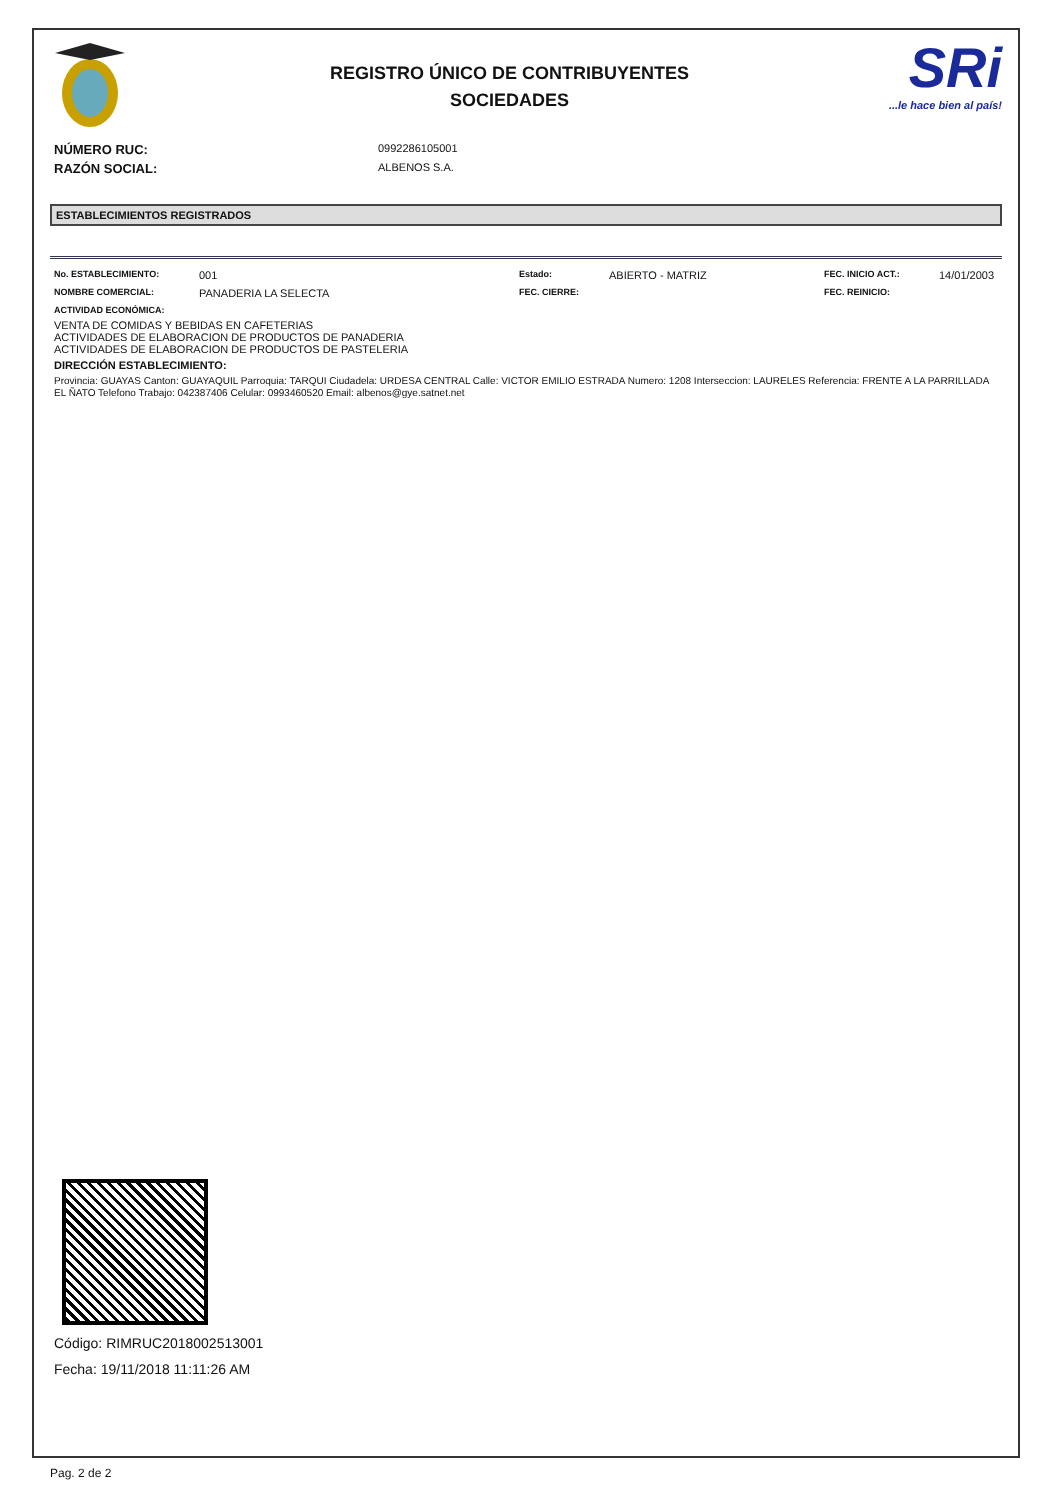REGISTRO ÚNICO DE CONTRIBUYENTES
SOCIEDADES
SRi...le hace bien al país!
NÚMERO RUC: 0992286105001
RAZÓN SOCIAL: ALBENOS S.A.
ESTABLECIMIENTOS REGISTRADOS
No. ESTABLECIMIENTO:
001
Estado:
ABIERTO - MATRIZ
FEC. INICIO ACT.:
14/01/2003
NOMBRE COMERCIAL:
PANADERIA LA SELECTA
FEC. CIERRE:
FEC. REINICIO:
ACTIVIDAD ECONÓMICA:
VENTA DE COMIDAS Y BEBIDAS EN CAFETERIAS
ACTIVIDADES DE ELABORACION DE PRODUCTOS DE PANADERIA
ACTIVIDADES DE ELABORACION DE PRODUCTOS DE PASTELERIA
DIRECCIÓN ESTABLECIMIENTO:
Provincia: GUAYAS Canton: GUAYAQUIL Parroquia: TARQUI Ciudadela: URDESA CENTRAL Calle: VICTOR EMILIO ESTRADA Numero: 1208 Interseccion: LAURELES Referencia: FRENTE A LA PARRILLADA EL ÑATO Telefono Trabajo: 042387406 Celular: 0993460520 Email: albenos@gye.satnet.net
Código: RIMRUC2018002513001
Fecha: 19/11/2018 11:11:26 AM
Pag. 2 de 2